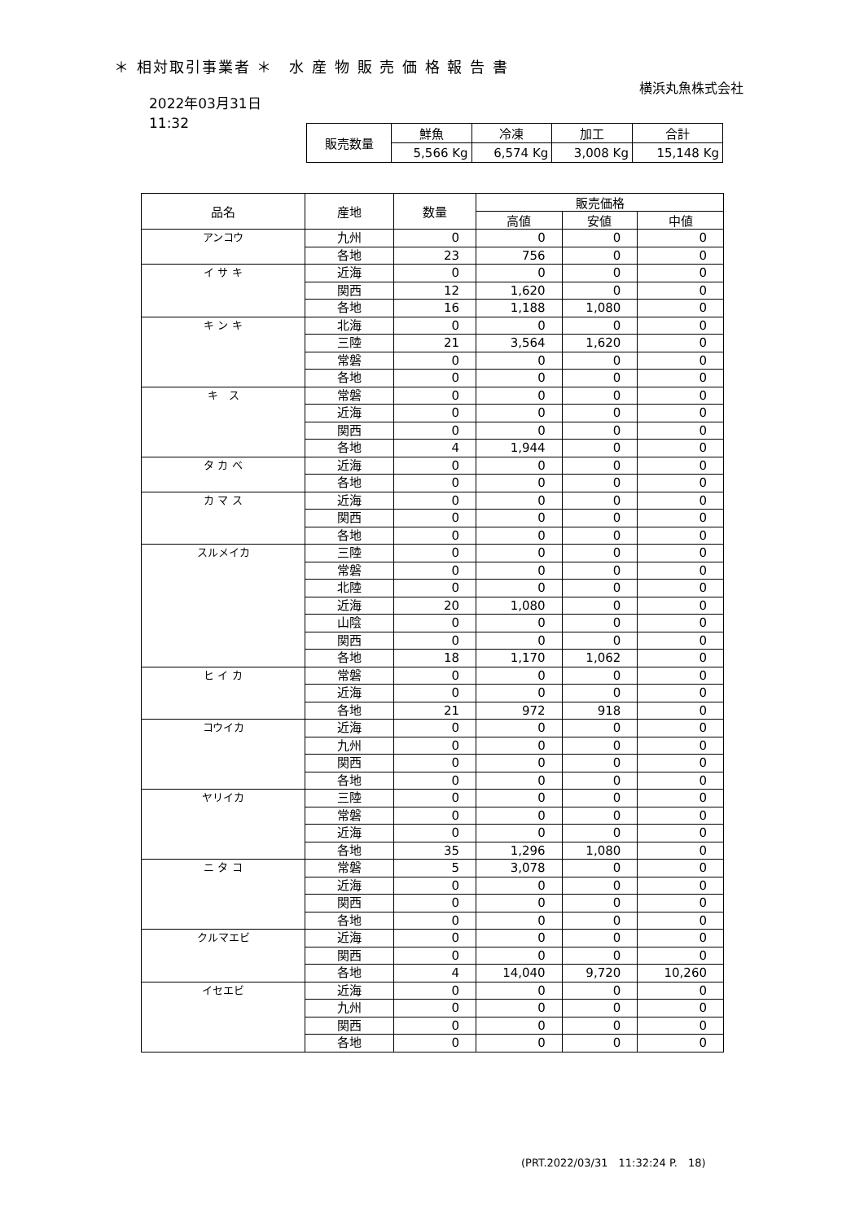＊ 相対取引事業者 ＊　水 産 物 販 売 価 格 報 告 書
横浜丸魚株式会社
2022年03月31日
11:32
| 販売数量 | 鮮魚 | 冷凍 | 加工 | 合計 |
| | 5,566 Kg | 6,574 Kg | 3,008 Kg | 15,148 Kg |
| 品名 | 産地 | 数量 | 販売価格 | | |
| --- | --- | --- | --- | --- | --- |
| | | | 高値 | 安値 | 中値 |
| アンコウ | 九州 | 0 | 0 | 0 | 0 |
| | 各地 | 23 | 756 | 0 | 0 |
| イ サ キ | 近海 | 0 | 0 | 0 | 0 |
| | 関西 | 12 | 1,620 | 0 | 0 |
| | 各地 | 16 | 1,188 | 1,080 | 0 |
| キ ン キ | 北海 | 0 | 0 | 0 | 0 |
| | 三陸 | 21 | 3,564 | 1,620 | 0 |
| | 常磐 | 0 | 0 | 0 | 0 |
| | 各地 | 0 | 0 | 0 | 0 |
| キ ス | 常磐 | 0 | 0 | 0 | 0 |
| | 近海 | 0 | 0 | 0 | 0 |
| | 関西 | 0 | 0 | 0 | 0 |
| | 各地 | 4 | 1,944 | 0 | 0 |
| タ カ ベ | 近海 | 0 | 0 | 0 | 0 |
| | 各地 | 0 | 0 | 0 | 0 |
| カ マ ス | 近海 | 0 | 0 | 0 | 0 |
| | 関西 | 0 | 0 | 0 | 0 |
| | 各地 | 0 | 0 | 0 | 0 |
| スルメイカ | 三陸 | 0 | 0 | 0 | 0 |
| | 常磐 | 0 | 0 | 0 | 0 |
| | 北陸 | 0 | 0 | 0 | 0 |
| | 近海 | 20 | 1,080 | 0 | 0 |
| | 山陰 | 0 | 0 | 0 | 0 |
| | 関西 | 0 | 0 | 0 | 0 |
| | 各地 | 18 | 1,170 | 1,062 | 0 |
| ヒ イ カ | 常磐 | 0 | 0 | 0 | 0 |
| | 近海 | 0 | 0 | 0 | 0 |
| | 各地 | 21 | 972 | 918 | 0 |
| コウイカ | 近海 | 0 | 0 | 0 | 0 |
| | 九州 | 0 | 0 | 0 | 0 |
| | 関西 | 0 | 0 | 0 | 0 |
| | 各地 | 0 | 0 | 0 | 0 |
| ヤリイカ | 三陸 | 0 | 0 | 0 | 0 |
| | 常磐 | 0 | 0 | 0 | 0 |
| | 近海 | 0 | 0 | 0 | 0 |
| | 各地 | 35 | 1,296 | 1,080 | 0 |
| ニ タ コ | 常磐 | 5 | 3,078 | 0 | 0 |
| | 近海 | 0 | 0 | 0 | 0 |
| | 関西 | 0 | 0 | 0 | 0 |
| | 各地 | 0 | 0 | 0 | 0 |
| クルマエビ | 近海 | 0 | 0 | 0 | 0 |
| | 関西 | 0 | 0 | 0 | 0 |
| | 各地 | 4 | 14,040 | 9,720 | 10,260 |
| イセエビ | 近海 | 0 | 0 | 0 | 0 |
| | 九州 | 0 | 0 | 0 | 0 |
| | 関西 | 0 | 0 | 0 | 0 |
| | 各地 | 0 | 0 | 0 | 0 |
(PRT.2022/03/31　11:32:24 P.　18)